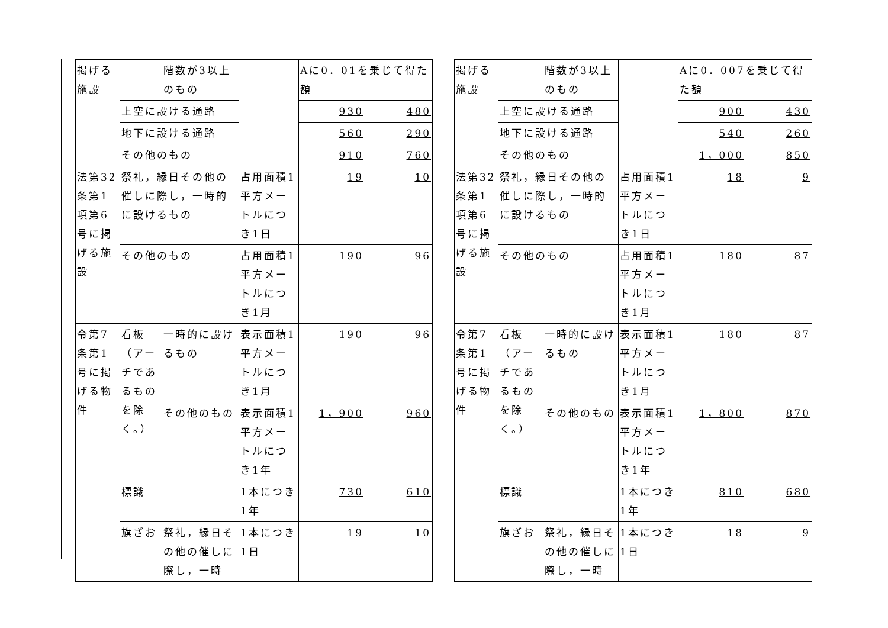| 掲げる施設 | | 階数が3以上のもの | | Aに 0．01 を乗じて得た額 | |
| | 上空に設ける通路 | | | 930 | 480 |
| | 地下に設ける通路 | | | 560 | 290 |
| | その他のもの | | | 910 | 760 |
| 法第32条第1項第6号に掲げる施設 | 祭礼，縁日その他の催しに際し，一時的に設けるもの | | 占用面積1平方メートルにつき1日 | 19 | 10 |
| | その他のもの | | 占用面積1平方メートルにつき1月 | 190 | 96 |
| 令第7条第1号に掲げる物件 | 看板（アーチであるものを除く。） | 一時的に設けるもの | 表示面積1平方メートルにつき1月 | 190 | 96 |
| | | その他のもの | 表示面積1平方メートルにつき1年 | 1，900 | 960 |
| | 標識 | | 1本につき1年 | 730 | 610 |
| | 旗ざお | 祭礼，縁日その他の催しに際し，一時 | 1本につき1日 | 19 | 10 |
| 掲げる施設 | | 階数が3以上のもの | | Aに 0．007 を乗じて得た額 | |
| | 上空に設ける通路 | | | 900 | 430 |
| | 地下に設ける通路 | | | 540 | 260 |
| | その他のもの | | | 1，000 | 850 |
| 法第32条第1項第6号に掲げる施設 | 祭礼，縁日その他の催しに際し，一時的に設けるもの | | 占用面積1平方メートルにつき1日 | 18 | 9 |
| | その他のもの | | 占用面積1平方メートルにつき1月 | 180 | 87 |
| 令第7条第1号に掲げる物件 | 看板（アーチであるものを除く。） | 一時的に設けるもの | 表示面積1平方メートルにつき1月 | 180 | 87 |
| | | その他のもの | 表示面積1平方メートルにつき1年 | 1，800 | 870 |
| | 標識 | | 1本につき1年 | 810 | 680 |
| | 旗ざお | 祭礼，縁日その他の催しに際し，一時 | 1本につき1日 | 18 | 9 |